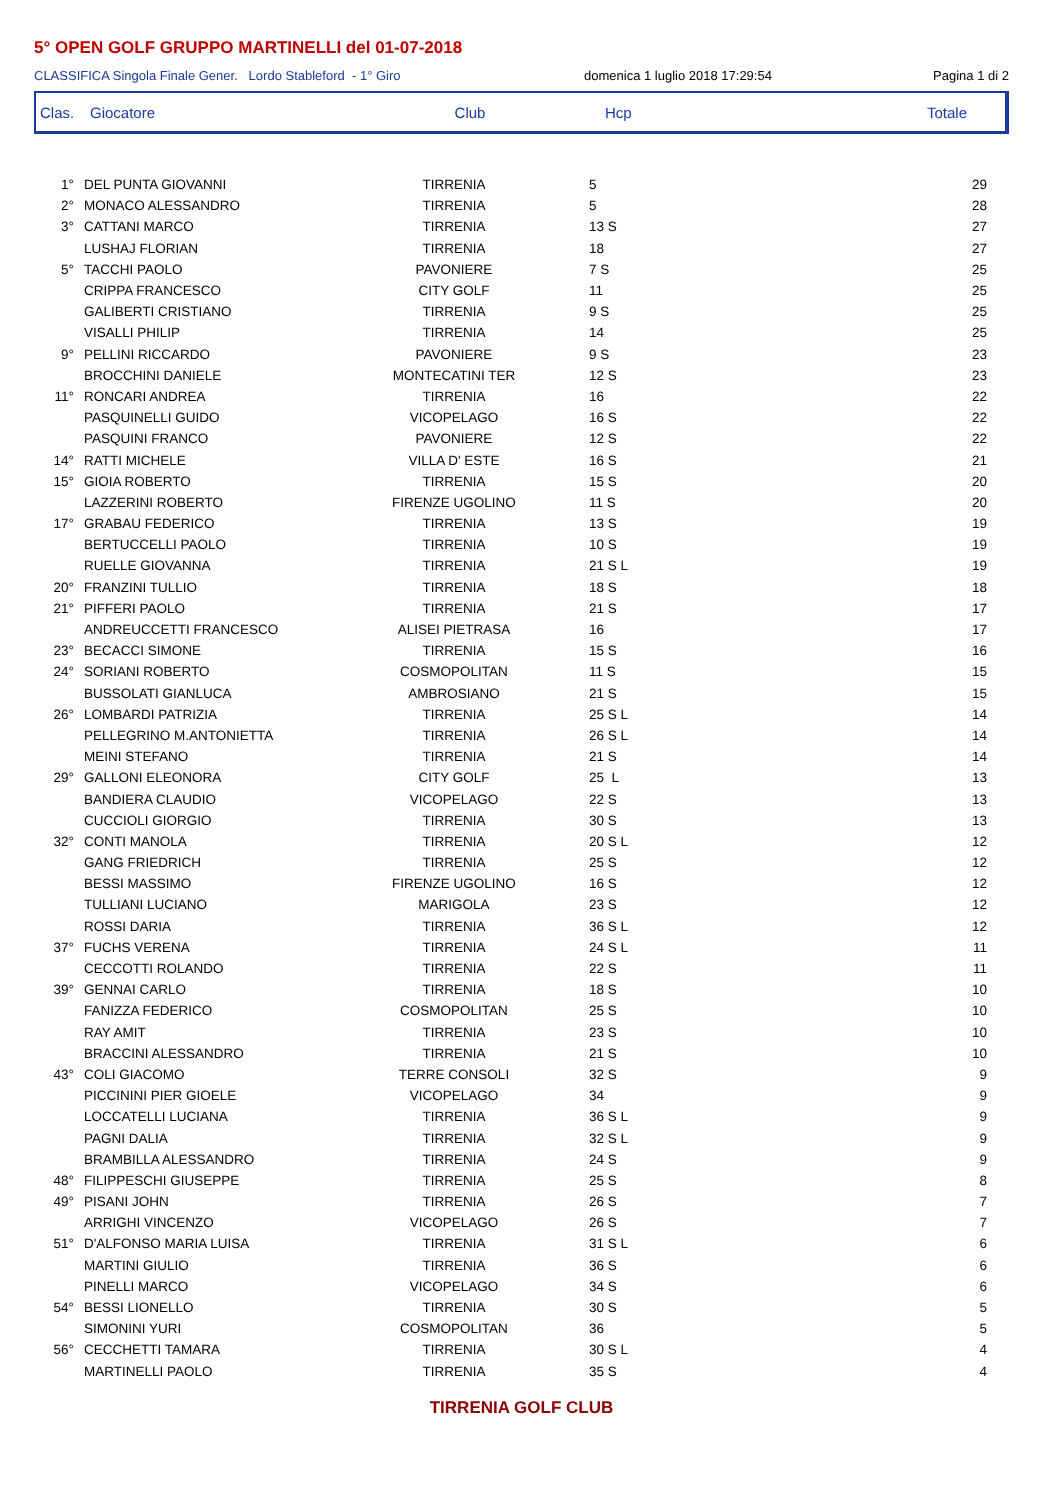5° OPEN GOLF GRUPPO MARTINELLI del 01-07-2018
CLASSIFICA Singola Finale Gener. Lordo Stableford - 1° Giro domenica 1 luglio 2018 17:29:54 Pagina 1 di 2
Clas. Giocatore Club Hcp Totale
| 1° | DEL PUNTA GIOVANNI | TIRRENIA | 5 | 29 |
| 2° | MONACO ALESSANDRO | TIRRENIA | 5 | 28 |
| 3° | CATTANI MARCO | TIRRENIA | 13 S | 27 |
| | LUSHAJ FLORIAN | TIRRENIA | 18 | 27 |
| 5° | TACCHI PAOLO | PAVONIERE | 7 S | 25 |
| | CRIPPA FRANCESCO | CITY GOLF | 11 | 25 |
| | GALIBERTI CRISTIANO | TIRRENIA | 9 S | 25 |
| | VISALLI PHILIP | TIRRENIA | 14 | 25 |
| 9° | PELLINI RICCARDO | PAVONIERE | 9 S | 23 |
| | BROCCHINI DANIELE | MONTECATINI TER | 12 S | 23 |
| 11° | RONCARI ANDREA | TIRRENIA | 16 | 22 |
| | PASQUINELLI GUIDO | VICOPELAGO | 16 S | 22 |
| | PASQUINI FRANCO | PAVONIERE | 12 S | 22 |
| 14° | RATTI MICHELE | VILLA D' ESTE | 16 S | 21 |
| 15° | GIOIA ROBERTO | TIRRENIA | 15 S | 20 |
| | LAZZERINI ROBERTO | FIRENZE UGOLINO | 11 S | 20 |
| 17° | GRABAU FEDERICO | TIRRENIA | 13 S | 19 |
| | BERTUCCELLI PAOLO | TIRRENIA | 10 S | 19 |
| | RUELLE GIOVANNA | TIRRENIA | 21 S L | 19 |
| 20° | FRANZINI TULLIO | TIRRENIA | 18 S | 18 |
| 21° | PIFFERI PAOLO | TIRRENIA | 21 S | 17 |
| | ANDREUCCETTI FRANCESCO | ALISEI PIETRASA | 16 | 17 |
| 23° | BECACCI SIMONE | TIRRENIA | 15 S | 16 |
| 24° | SORIANI ROBERTO | COSMOPOLITAN | 11 S | 15 |
| | BUSSOLATI GIANLUCA | AMBROSIANO | 21 S | 15 |
| 26° | LOMBARDI PATRIZIA | TIRRENIA | 25 S L | 14 |
| | PELLEGRINO M.ANTONIETTA | TIRRENIA | 26 S L | 14 |
| | MEINI STEFANO | TIRRENIA | 21 S | 14 |
| 29° | GALLONI ELEONORA | CITY GOLF | 25 L | 13 |
| | BANDIERA CLAUDIO | VICOPELAGO | 22 S | 13 |
| | CUCCIOLI GIORGIO | TIRRENIA | 30 S | 13 |
| 32° | CONTI MANOLA | TIRRENIA | 20 S L | 12 |
| | GANG FRIEDRICH | TIRRENIA | 25 S | 12 |
| | BESSI MASSIMO | FIRENZE UGOLINO | 16 S | 12 |
| | TULLIANI LUCIANO | MARIGOLA | 23 S | 12 |
| | ROSSI DARIA | TIRRENIA | 36 S L | 12 |
| 37° | FUCHS VERENA | TIRRENIA | 24 S L | 11 |
| | CECCOTTI ROLANDO | TIRRENIA | 22 S | 11 |
| 39° | GENNAI CARLO | TIRRENIA | 18 S | 10 |
| | FANIZZA FEDERICO | COSMOPOLITAN | 25 S | 10 |
| | RAY AMIT | TIRRENIA | 23 S | 10 |
| | BRACCINI ALESSANDRO | TIRRENIA | 21 S | 10 |
| 43° | COLI GIACOMO | TERRE CONSOLI | 32 S | 9 |
| | PICCININI PIER GIOELE | VICOPELAGO | 34 | 9 |
| | LOCCATELLI LUCIANA | TIRRENIA | 36 S L | 9 |
| | PAGNI DALIA | TIRRENIA | 32 S L | 9 |
| | BRAMBILLA ALESSANDRO | TIRRENIA | 24 S | 9 |
| 48° | FILIPPESCHI GIUSEPPE | TIRRENIA | 25 S | 8 |
| 49° | PISANI JOHN | TIRRENIA | 26 S | 7 |
| | ARRIGHI VINCENZO | VICOPELAGO | 26 S | 7 |
| 51° | D'ALFONSO MARIA LUISA | TIRRENIA | 31 S L | 6 |
| | MARTINI GIULIO | TIRRENIA | 36 S | 6 |
| | PINELLI MARCO | VICOPELAGO | 34 S | 6 |
| 54° | BESSI LIONELLO | TIRRENIA | 30 S | 5 |
| | SIMONINI YURI | COSMOPOLITAN | 36 | 5 |
| 56° | CECCHETTI TAMARA | TIRRENIA | 30 S L | 4 |
| | MARTINELLI PAOLO | TIRRENIA | 35 S | 4 |
TIRRENIA GOLF CLUB